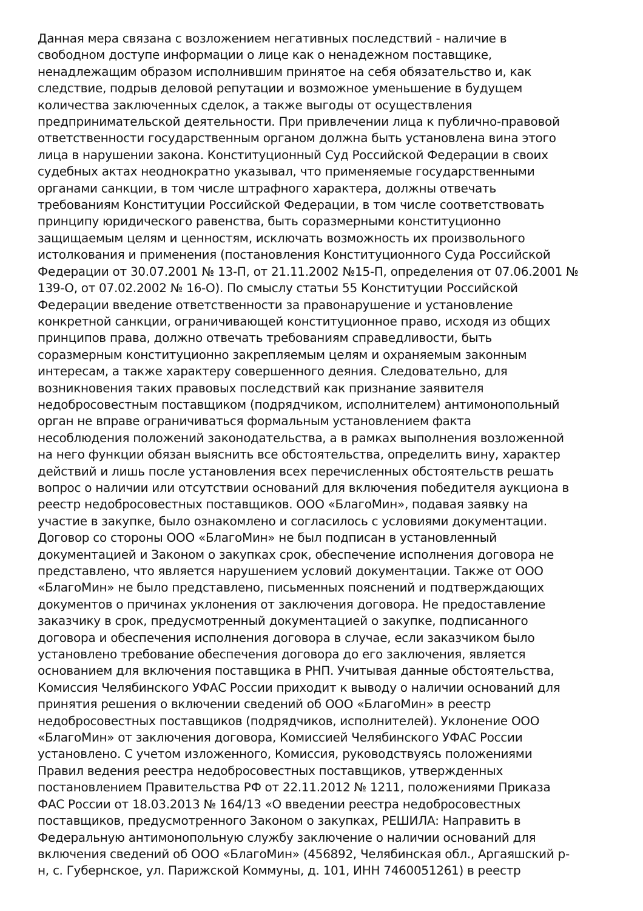Данная мера связана с возложением негативных последствий - наличие в
свободном доступе информации о лице как о ненадежном поставщике,
ненадлежащим образом исполнившим принятое на себя обязательство и, как
следствие, подрыв деловой репутации и возможное уменьшение в будущем
количества заключенных сделок, а также выгоды от осуществления
предпринимательской деятельности. При привлечении лица к публично-правовой
ответственности государственным органом должна быть установлена вина этого
лица в нарушении закона. Конституционный Суд Российской Федерации в своих
судебных актах неоднократно указывал, что применяемые государственными
органами санкции, в том числе штрафного характера, должны отвечать
требованиям Конституции Российской Федерации, в том числе соответствовать
принципу юридического равенства, быть соразмерными конституционно
защищаемым целям и ценностям, исключать возможность их произвольного
истолкования и применения (постановления Конституционного Суда Российской
Федерации от 30.07.2001 № 13-П, от 21.11.2002 №15-П, определения от 07.06.2001 №
139-О, от 07.02.2002 № 16-О). По смыслу статьи 55 Конституции Российской
Федерации введение ответственности за правонарушение и установление
конкретной санкции, ограничивающей конституционное право, исходя из общих
принципов права, должно отвечать требованиям справедливости, быть
соразмерным конституционно закрепляемым целям и охраняемым законным
интересам, а также характеру совершенного деяния. Следовательно, для
возникновения таких правовых последствий как признание заявителя
недобросовестным поставщиком (подрядчиком, исполнителем) антимонопольный
орган не вправе ограничиваться формальным установлением факта
несоблюдения положений законодательства, а в рамках выполнения возложенной
на него функции обязан выяснить все обстоятельства, определить вину, характер
действий и лишь после установления всех перечисленных обстоятельств решать
вопрос о наличии или отсутствии оснований для включения победителя аукциона в
реестр недобросовестных поставщиков. ООО «БлагоМин», подавая заявку на
участие в закупке, было ознакомлено и согласилось с условиями документации.
Договор со стороны ООО «БлагоМин» не был подписан в установленный
документацией и Законом о закупках срок, обеспечение исполнения договора не
представлено, что является нарушением условий документации. Также от ООО
«БлагоМин» не было представлено, письменных пояснений и подтверждающих
документов о причинах уклонения от заключения договора. Не предоставление
заказчику в срок, предусмотренный документацией о закупке, подписанного
договора и обеспечения исполнения договора в случае, если заказчиком было
установлено требование обеспечения договора до его заключения, является
основанием для включения поставщика в РНП. Учитывая данные обстоятельства,
Комиссия Челябинского УФАС России приходит к выводу о наличии оснований для
принятия решения о включении сведений об ООО «БлагоМин» в реестр
недобросовестных поставщиков (подрядчиков, исполнителей). Уклонение ООО
«БлагоМин» от заключения договора, Комиссией Челябинского УФАС России
установлено. С учетом изложенного, Комиссия, руководствуясь положениями
Правил ведения реестра недобросовестных поставщиков, утвержденных
постановлением Правительства РФ от 22.11.2012 № 1211, положениями Приказа
ФАС России от 18.03.2013 № 164/13 «О введении реестра недобросовестных
поставщиков, предусмотренного Законом о закупках, РЕШИЛА: Направить в
Федеральную антимонопольную службу заключение о наличии оснований для
включения сведений об ООО «БлагоМин» (456892, Челябинская обл., Аргаяшский р-
н, с. Губернское, ул. Парижской Коммуны, д. 101, ИНН 7460051261) в реестр